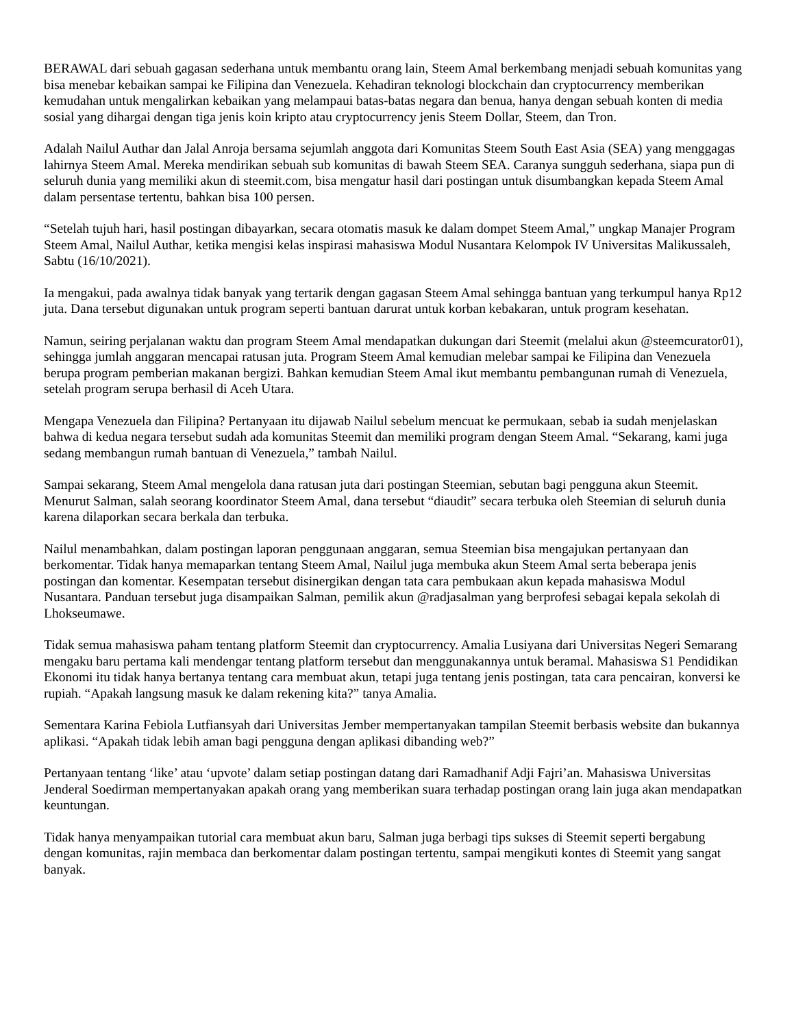BERAWAL dari sebuah gagasan sederhana untuk membantu orang lain, Steem Amal berkembang menjadi sebuah komunitas yang bisa menebar kebaikan sampai ke Filipina dan Venezuela. Kehadiran teknologi blockchain dan cryptocurrency memberikan kemudahan untuk mengalirkan kebaikan yang melampaui batas-batas negara dan benua, hanya dengan sebuah konten di media sosial yang dihargai dengan tiga jenis koin kripto atau cryptocurrency jenis Steem Dollar, Steem, dan Tron.
Adalah Nailul Authar dan Jalal Anroja bersama sejumlah anggota dari Komunitas Steem South East Asia (SEA) yang menggagas lahirnya Steem Amal. Mereka mendirikan sebuah sub komunitas di bawah Steem SEA. Caranya sungguh sederhana, siapa pun di seluruh dunia yang memiliki akun di steemit.com, bisa mengatur hasil dari postingan untuk disumbangkan kepada Steem Amal dalam persentase tertentu, bahkan bisa 100 persen.
“Setelah tujuh hari, hasil postingan dibayarkan, secara otomatis masuk ke dalam dompet Steem Amal,” ungkap Manajer Program Steem Amal, Nailul Authar, ketika mengisi kelas inspirasi mahasiswa Modul Nusantara Kelompok IV Universitas Malikussaleh, Sabtu (16/10/2021).
Ia mengakui, pada awalnya tidak banyak yang tertarik dengan gagasan Steem Amal sehingga bantuan yang terkumpul hanya Rp12 juta. Dana tersebut digunakan untuk program seperti bantuan darurat untuk korban kebakaran, untuk program kesehatan.
Namun, seiring perjalanan waktu dan program Steem Amal mendapatkan dukungan dari Steemit (melalui akun @steemcurator01), sehingga jumlah anggaran mencapai ratusan juta. Program Steem Amal kemudian melebar sampai ke Filipina dan Venezuela berupa program pemberian makanan bergizi. Bahkan kemudian Steem Amal ikut membantu pembangunan rumah di Venezuela, setelah program serupa berhasil di Aceh Utara.
Mengapa Venezuela dan Filipina? Pertanyaan itu dijawab Nailul sebelum mencuat ke permukaan, sebab ia sudah menjelaskan bahwa di kedua negara tersebut sudah ada komunitas Steemit dan memiliki program dengan Steem Amal. “Sekarang, kami juga sedang membangun rumah bantuan di Venezuela,” tambah Nailul.
Sampai sekarang, Steem Amal mengelola dana ratusan juta dari postingan Steemian, sebutan bagi pengguna akun Steemit. Menurut Salman, salah seorang koordinator Steem Amal, dana tersebut “diaudit” secara terbuka oleh Steemian di seluruh dunia karena dilaporkan secara berkala dan terbuka.
Nailul menambahkan, dalam postingan laporan penggunaan anggaran, semua Steemian bisa mengajukan pertanyaan dan berkomentar. Tidak hanya memaparkan tentang Steem Amal, Nailul juga membuka akun Steem Amal serta beberapa jenis postingan dan komentar. Kesempatan tersebut disinergikan dengan tata cara pembukaan akun kepada mahasiswa Modul Nusantara. Panduan tersebut juga disampaikan Salman, pemilik akun @radjasalman yang berprofesi sebagai kepala sekolah di Lhokseumawe.
Tidak semua mahasiswa paham tentang platform Steemit dan cryptocurrency. Amalia Lusiyana dari Universitas Negeri Semarang mengaku baru pertama kali mendengar tentang platform tersebut dan menggunakannya untuk beramal. Mahasiswa S1 Pendidikan Ekonomi itu tidak hanya bertanya tentang cara membuat akun, tetapi juga tentang jenis postingan, tata cara pencairan, konversi ke rupiah. “Apakah langsung masuk ke dalam rekening kita?” tanya Amalia.
Sementara Karina Febiola Lutfiansyah dari Universitas Jember mempertanyakan tampilan Steemit berbasis website dan bukannya aplikasi. “Apakah tidak lebih aman bagi pengguna dengan aplikasi dibanding web?”
Pertanyaan tentang ‘like’ atau ‘upvote’ dalam setiap postingan datang dari Ramadhanif Adji Fajri’an. Mahasiswa Universitas Jenderal Soedirman mempertanyakan apakah orang yang memberikan suara terhadap postingan orang lain juga akan mendapatkan keuntungan.
Tidak hanya menyampaikan tutorial cara membuat akun baru, Salman juga berbagi tips sukses di Steemit seperti bergabung dengan komunitas, rajin membaca dan berkomentar dalam postingan tertentu, sampai mengikuti kontes di Steemit yang sangat banyak.